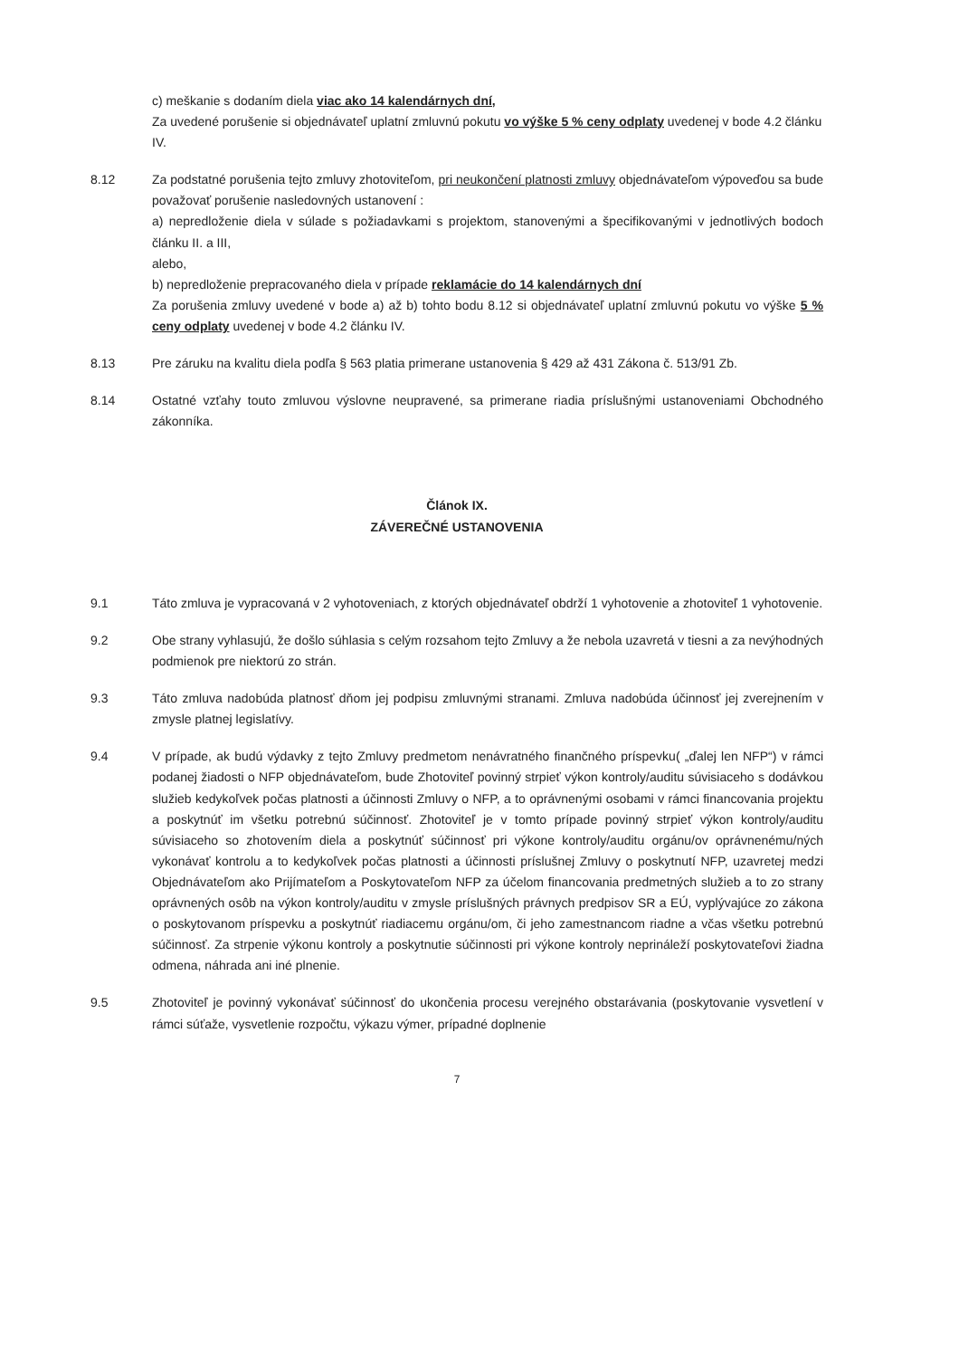c) meškanie s dodaním diela viac ako 14 kalendárnych dní,
Za uvedené porušenie si objednávateľ uplatní zmluvnú pokutu vo výške 5 % ceny odplaty uvedenej v bode 4.2 článku IV.
8.12 Za podstatné porušenia tejto zmluvy zhotoviteľom, pri neukončení platnosti zmluvy objednávateľom výpoveďou sa bude považovať porušenie nasledovných ustanovení :
a) nepredloženie diela v súlade s požiadavkami s projektom, stanovenými a špecifikovanými v jednotlivých bodoch článku II. a III,
alebo,
b) nepredloženie prepracovaného diela v prípade reklamácie do 14 kalendárnych dní
Za porušenia zmluvy uvedené v bode a) až b) tohto bodu 8.12 si objednávateľ uplatní zmluvnú pokutu vo výške 5 % ceny odplaty uvedenej v bode 4.2 článku IV.
8.13 Pre záruku na kvalitu diela podľa § 563 platia primerane ustanovenia § 429 až 431 Zákona č. 513/91 Zb.
8.14 Ostatné vzťahy touto zmluvou výslovne neupravené, sa primerane riadia príslušnými ustanoveniami Obchodného zákonníka.
Článok IX.
ZÁVEREČNÉ USTANOVENIA
9.1 Táto zmluva je vypracovaná v 2 vyhotoveniach, z ktorých objednávateľ obdrží 1 vyhotovenie a zhotoviteľ 1 vyhotovenie.
9.2 Obe strany vyhlasujú, že došlo súhlasia s celým rozsahom tejto Zmluvy a že nebola uzavretá v tiesni a za nevýhodných podmienok pre niektorú zo strán.
9.3 Táto zmluva nadobúda platnosť dňom jej podpisu zmluvnými stranami. Zmluva nadobúda účinnosť jej zverejnením v zmysle platnej legislatívy.
9.4 V prípade, ak budú výdavky z tejto Zmluvy predmetom nenávratného finančného príspevku( „ďalej len NFP“) v rámci podanej žiadosti o NFP objednávateľom, bude Zhotoviteľ povinný strpieť výkon kontroly/auditu súvisiaceho s dodávkou služieb kedykoľvek počas platnosti a účinnosti Zmluvy o NFP, a to oprávnenými osobami v rámci financovania projektu a poskytnúť im všetku potrebnú súčinnosť. Zhotoviteľ je v tomto prípade povinný strpieť výkon kontroly/auditu súvisiaceho so zhotovením diela a poskytnúť súčinnosť pri výkone kontroly/auditu orgánu/ov oprávnenému/ných vykonávať kontrolu a to kedykoľvek počas platnosti a účinnosti príslušnej Zmluvy o poskytnutí NFP, uzavretej medzi Objednávateľom ako Prijímateľom a Poskytovateľom NFP za účelom financovania predmetných služieb a to zo strany oprávnených osôb na výkon kontroly/auditu v zmysle príslušných právnych predpisov SR a EÚ, vyplývajúce zo zákona o poskytovanom príspevku a poskytnúť riadiacemu orgánu/om, či jeho zamestnancom riadne a včas všetku potrebnú súčinnosť. Za strpenie výkonu kontroly a poskytnutie súčinnosti pri výkone kontroly neprináleží poskytovateľovi žiadna odmena, náhrada ani iné plnenie.
9.5 Zhotoviteľ je povinný vykonávať súčinnosť do ukončenia procesu verejného obstarávania (poskytovanie vysvetlení v rámci súťaže, vysvetlenie rozpočtu, výkazu výmer, prípadné doplnenie
7